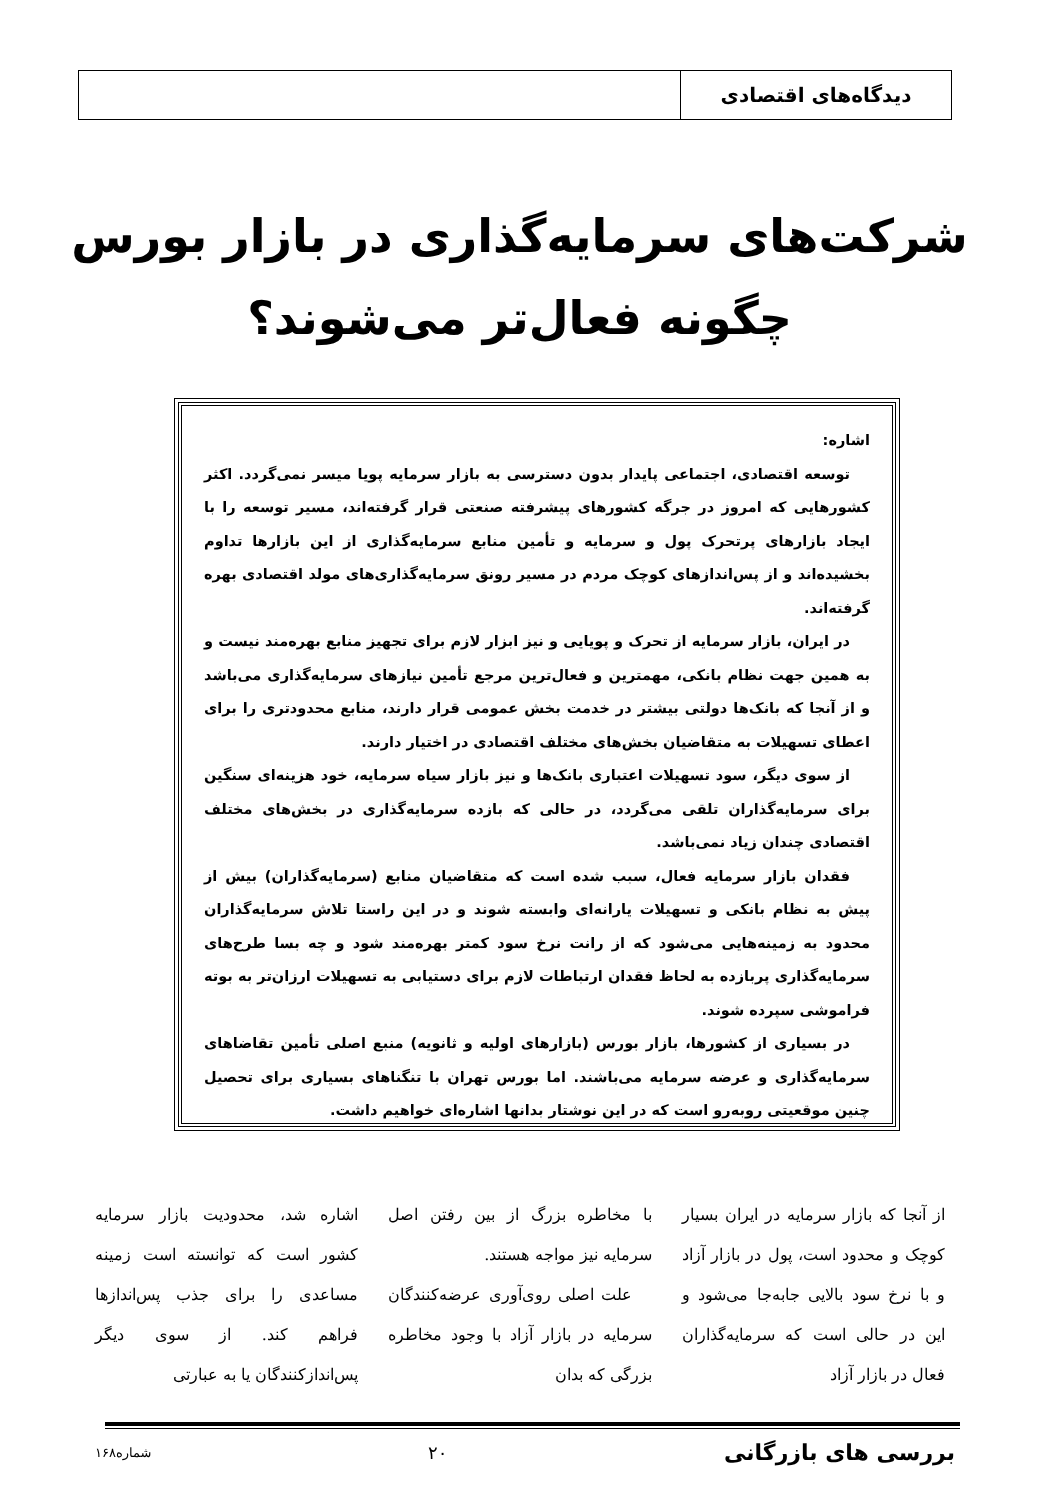دیدگاه‌های اقتصادی
شرکت‌های سرمایه‌گذاری در بازار بورس
چگونه فعال‌تر می‌شوند؟
اشاره:
توسعه اقتصادی، اجتماعی پایدار بدون دسترسی به بازار سرمایه پویا میسر نمی‌گردد. اکثر کشورهایی که امروز در جرگه کشورهای پیشرفته صنعتی قرار گرفته‌اند، مسیر توسعه را با ایجاد بازارهای پرتحرک پول و سرمایه و تأمین منابع سرمایه‌گذاری از این بازارها تداوم بخشیده‌اند و از پس‌اندازهای کوچک مردم در مسیر رونق سرمایه‌گذاری‌های مولد اقتصادی بهره گرفته‌اند.
در ایران، بازار سرمایه از تحرک و پویایی و نیز ابزار لازم برای تجهیز منابع بهره‌مند نیست و به همین جهت نظام بانکی، مهمترین و فعال‌ترین مرجع تأمین نیازهای سرمایه‌گذاری می‌باشد و از آنجا که بانک‌ها دولتی بیشتر در خدمت بخش عمومی قرار دارند، منابع محدودتری را برای اعطای تسهیلات به متقاضیان بخش‌های مختلف اقتصادی در اختیار دارند.
از سوی دیگر، سود تسهیلات اعتباری بانک‌ها و نیز بازار سیاه سرمایه، خود هزینه‌ای سنگین برای سرمایه‌گذاران تلقی می‌گردد، در حالی که بازده سرمایه‌گذاری در بخش‌های مختلف اقتصادی چندان زیاد نمی‌باشد.
فقدان بازار سرمایه فعال، سبب شده است که متقاضیان منابع (سرمایه‌گذاران) بیش از پیش به نظام بانکی و تسهیلات یارانه‌ای وابسته شوند و در این راستا تلاش سرمایه‌گذاران محدود به زمینه‌هایی می‌شود که از رانت نرخ سود کمتر بهره‌مند شود و چه بسا طرح‌های سرمایه‌گذاری پربازده به لحاظ فقدان ارتباطات لازم برای دستیابی به تسهیلات ارزان‌تر به بوته فراموشی سپرده شوند.
در بسیاری از کشورها، بازار بورس (بازارهای اولیه و ثانویه) منبع اصلی تأمین تقاضاهای سرمایه‌گذاری و عرضه سرمایه می‌باشند. اما بورس تهران با تنگناهای بسیاری برای تحصیل چنین موقعیتی روبه‌رو است که در این نوشتار بدانها اشاره‌ای خواهیم داشت.
از آنجا که بازار سرمایه در ایران بسیار کوچک و محدود است، پول در بازار آزاد و با نرخ سود بالایی جابه‌جا می‌شود و این در حالی است که سرمایه‌گذاران فعال در بازار آزاد
با مخاطره بزرگ از بین رفتن اصل سرمایه نیز مواجه هستند.
علت اصلی روی‌آوری عرضه‌کنندگان سرمایه در بازار آزاد با وجود مخاطره بزرگی که بدان
اشاره شد، محدودیت بازار سرمایه کشور است که توانسته است زمینه مساعدی را برای جذب پس‌اندازها فراهم کند. از سوی دیگر پس‌اندازکنندگان یا به عبارتی
بررسی های بازرگانی ۲۰ شماره۱۶۸